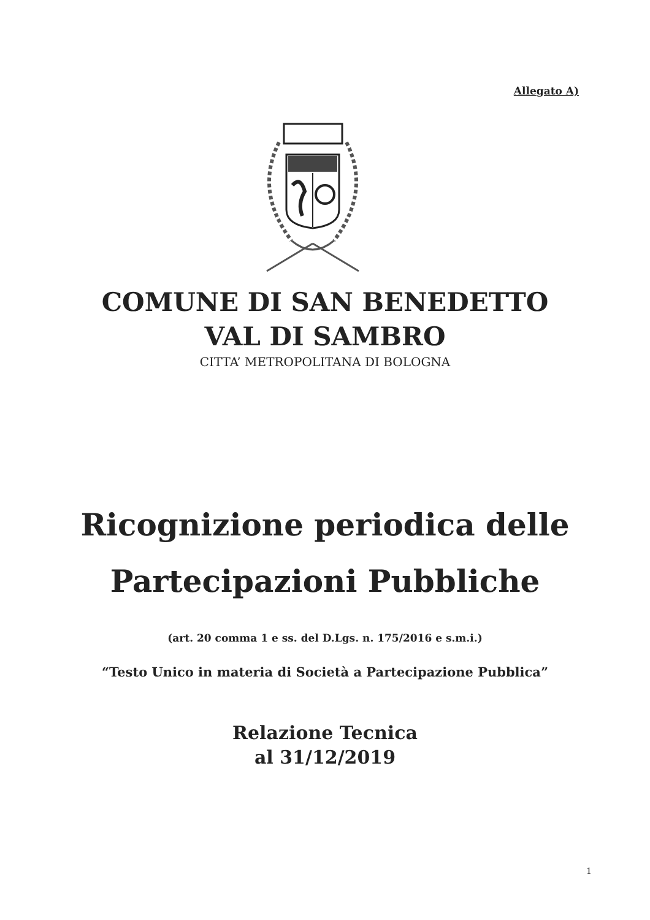Allegato A)
COMUNE DI SAN BENEDETTO
VAL DI SAMBRO
CITTA’ METROPOLITANA DI BOLOGNA
Ricognizione periodica delle
Partecipazioni Pubbliche
(art. 20 comma 1 e ss. del D.Lgs. n. 175/2016 e s.m.i.)
“Testo Unico in materia di Società a Partecipazione Pubblica”
Relazione Tecnica
al 31/12/2019
1